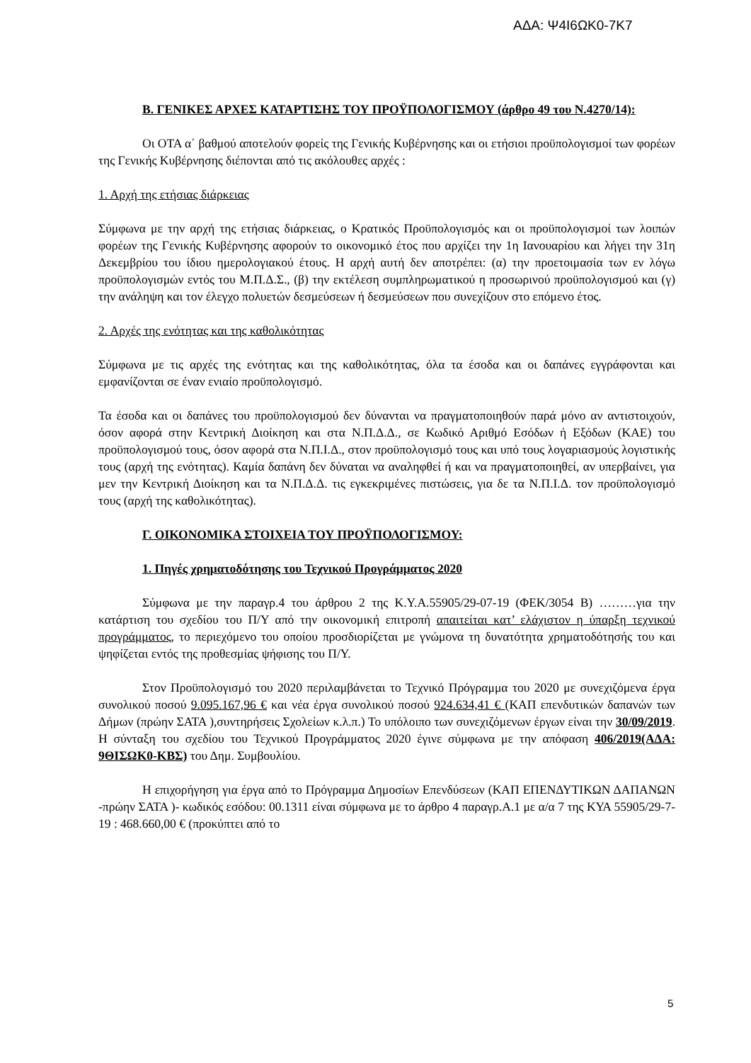ΑΔΑ: Ψ4Ι6ΩΚ0-7Κ7
Β. ΓΕΝΙΚΕΣ ΑΡΧΕΣ ΚΑΤΑΡΤΙΣΗΣ ΤΟΥ ΠΡΟΫΠΟΛΟΓΙΣΜΟΥ (άρθρο 49 του Ν.4270/14):
Οι ΟΤΑ α΄ βαθμού αποτελούν φορείς της Γενικής Κυβέρνησης και οι ετήσιοι προϋπολογισμοί των φορέων της Γενικής Κυβέρνησης διέπονται από τις ακόλουθες αρχές :
1. Αρχή της ετήσιας διάρκειας
Σύμφωνα με την αρχή της ετήσιας διάρκειας, ο Κρατικός Προϋπολογισμός και οι προϋπολογισμοί των λοιπών φορέων της Γενικής Κυβέρνησης αφορούν το οικονομικό έτος που αρχίζει την 1η Ιανουαρίου και λήγει την 31η Δεκεμβρίου του ίδιου ημερολογιακού έτους. Η αρχή αυτή δεν αποτρέπει: (α) την προετοιμασία των εν λόγω προϋπολογισμών εντός του Μ.Π.Δ.Σ., (β) την εκτέλεση συμπληρωματικού η προσωρινού προϋπολογισμού και (γ) την ανάληψη και τον έλεγχο πολυετών δεσμεύσεων ή δεσμεύσεων που συνεχίζουν στο επόμενο έτος.
2. Αρχές της ενότητας και της καθολικότητας
Σύμφωνα με τις αρχές της ενότητας και της καθολικότητας, όλα τα έσοδα και οι δαπάνες εγγράφονται και εμφανίζονται σε έναν ενιαίο προϋπολογισμό.
Τα έσοδα και οι δαπάνες του προϋπολογισμού δεν δύνανται να πραγματοποιηθούν παρά μόνο αν αντιστοιχούν, όσον αφορά στην Κεντρική Διοίκηση και στα Ν.Π.Δ.Δ., σε Κωδικό Αριθμό Εσόδων ή Εξόδων (ΚΑΕ) του προϋπολογισμού τους, όσον αφορά στα Ν.Π.Ι.Δ., στον προϋπολογισμό τους και υπό τους λογαριασμούς λογιστικής τους (αρχή της ενότητας). Καμία δαπάνη δεν δύναται να αναληφθεί ή και να πραγματοποιηθεί, αν υπερβαίνει, για μεν την Κεντρική Διοίκηση και τα Ν.Π.Δ.Δ. τις εγκεκριμένες πιστώσεις, για δε τα Ν.Π.Ι.Δ. τον προϋπολογισμό τους (αρχή της καθολικότητας).
Γ. ΟΙΚΟΝΟΜΙΚΑ ΣΤΟΙΧΕΙΑ ΤΟΥ ΠΡΟΫΠΟΛΟΓΙΣΜΟΥ:
1. Πηγές χρηματοδότησης του Τεχνικού Προγράμματος 2020
Σύμφωνα με την παραγρ.4 του άρθρου 2 της Κ.Υ.Α.55905/29-07-19 (ΦΕΚ/3054 Β) ………για την κατάρτιση του σχεδίου του Π/Υ από την οικονομική επιτροπή απαιτείται κατ’ ελάχιστον η ύπαρξη τεχνικού προγράμματος, το περιεχόμενο του οποίου προσδιορίζεται με γνώμονα τη δυνατότητα χρηματοδότησής του και ψηφίζεται εντός της προθεσμίας ψήφισης του Π/Υ.
Στον Προϋπολογισμό του 2020 περιλαμβάνεται το Τεχνικό Πρόγραμμα του 2020 με συνεχιζόμενα έργα συνολικού ποσού 9.095.167,96 € και νέα έργα συνολικού ποσού 924.634,41 € (ΚΑΠ επενδυτικών δαπανών των Δήμων (πρώην ΣΑΤΑ ),συντηρήσεις Σχολείων κ.λ.π.) Το υπόλοιπο των συνεχιζόμενων έργων είναι την 30/09/2019. Η σύνταξη του σχεδίου του Τεχνικού Προγράμματος 2020 έγινε σύμφωνα με την απόφαση 406/2019(ΑΔΑ: 9ΘΙΣΩΚ0-ΚΒΣ) του Δημ. Συμβουλίου.
Η επιχορήγηση για έργα από το Πρόγραμμα Δημοσίων Επενδύσεων (ΚΑΠ ΕΠΕΝΔΥΤΙΚΩΝ ΔΑΠΑΝΩΝ -πρώην ΣΑΤΑ )- κωδικός εσόδου: 00.1311 είναι σύμφωνα με το άρθρο 4 παραγρ.Α.1 με α/α 7 της ΚΥΑ 55905/29-7-19 : 468.660,00 € (προκύπτει από το
5